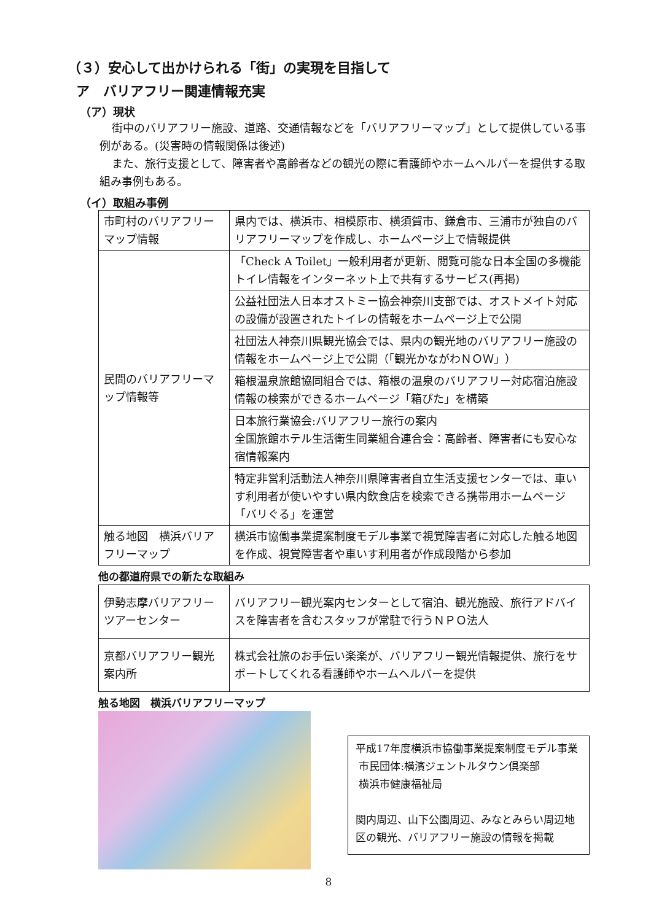（３）安心して出かけられる「街」の実現を目指して
ア　バリアフリー関連情報充実
（ア）現状
街中のバリアフリー施設、道路、交通情報などを「バリアフリーマップ」として提供している事例がある。(災害時の情報関係は後述)
また、旅行支援として、障害者や高齢者などの観光の際に看護師やホームヘルパーを提供する取組み事例もある。
（イ）取組み事例
| 市町村のバリアフリーマップ情報 | 県内では、横浜市、相模原市、横須賀市、鎌倉市、三浦市が独自のバリアフリーマップを作成し、ホームページ上で情報提供 |
| 民間のバリアフリーマップ情報等 | 「Check A Toilet」一般利用者が更新、閲覧可能な日本全国の多機能トイレ情報をインターネット上で共有するサービス(再掲) |
| | 公益社団法人日本オストミー協会神奈川支部では、オストメイト対応の設備が設置されたトイレの情報をホームページ上で公開 |
| | 社団法人神奈川県観光協会では、県内の観光地のバリアフリー施設の情報をホームページ上で公開（「観光かながわＮＯＷ」） |
| | 箱根温泉旅館協同組合では、箱根の温泉のバリアフリー対応宿泊施設情報の検索ができるホームページ「箱ぴた」を構築 |
| | 日本旅行業協会:バリアフリー旅行の案内 全国旅館ホテル生活衛生同業組合連合会：高齢者、障害者にも安心な宿情報案内 |
| | 特定非営利活動法人神奈川県障害者自立生活支援センターでは、車いす利用者が使いやすい県内飲食店を検索できる携帯用ホームページ「バリぐる」を運営 |
| 触る地図 横浜バリアフリーマップ | 横浜市協働事業提案制度モデル事業で視覚障害者に対応した触る地図を作成、視覚障害者や車いす利用者が作成段階から参加 |
他の都道府県での新たな取組み
| 伊勢志摩バリアフリーツアーセンター | バリアフリー観光案内センターとして宿泊、観光施設、旅行アドバイスを障害者を含むスタッフが常駐で行うＮＰＯ法人 |
| 京都バリアフリー観光案内所 | 株式会社旅のお手伝い楽楽が、バリアフリー観光情報提供、旅行をサポートしてくれる看護師やホームヘルパーを提供 |
触る地図　横浜バリアフリーマップ
平成17年度横浜市協働事業提案制度モデル事業
市民団体:横濱ジェントルタウン倶楽部
横浜市健康福祉局
関内周辺、山下公園周辺、みなとみらい周辺地区の観光、バリアフリー施設の情報を掲載
8